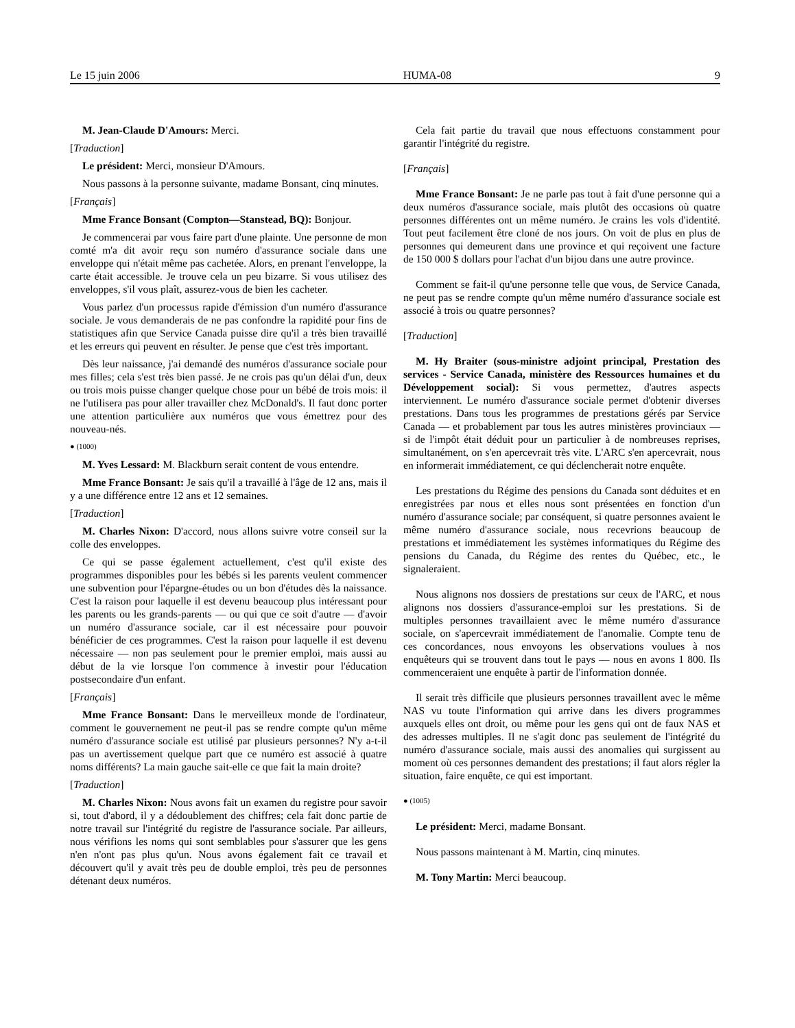Le 15 juin 2006 HUMA-08 9
M. Jean-Claude D'Amours: Merci.
[Traduction]
Le président: Merci, monsieur D'Amours.
Nous passons à la personne suivante, madame Bonsant, cinq minutes.
[Français]
Mme France Bonsant (Compton—Stanstead, BQ): Bonjour.
Je commencerai par vous faire part d'une plainte. Une personne de mon comté m'a dit avoir reçu son numéro d'assurance sociale dans une enveloppe qui n'était même pas cachetée. Alors, en prenant l'enveloppe, la carte était accessible. Je trouve cela un peu bizarre. Si vous utilisez des enveloppes, s'il vous plaît, assurez-vous de bien les cacheter.
Vous parlez d'un processus rapide d'émission d'un numéro d'assurance sociale. Je vous demanderais de ne pas confondre la rapidité pour fins de statistiques afin que Service Canada puisse dire qu'il a très bien travaillé et les erreurs qui peuvent en résulter. Je pense que c'est très important.
Dès leur naissance, j'ai demandé des numéros d'assurance sociale pour mes filles; cela s'est très bien passé. Je ne crois pas qu'un délai d'un, deux ou trois mois puisse changer quelque chose pour un bébé de trois mois: il ne l'utilisera pas pour aller travailler chez McDonald's. Il faut donc porter une attention particulière aux numéros que vous émettrez pour des nouveau-nés.
● (1000)
M. Yves Lessard: M. Blackburn serait content de vous entendre.
Mme France Bonsant: Je sais qu'il a travaillé à l'âge de 12 ans, mais il y a une différence entre 12 ans et 12 semaines.
[Traduction]
M. Charles Nixon: D'accord, nous allons suivre votre conseil sur la colle des enveloppes.
Ce qui se passe également actuellement, c'est qu'il existe des programmes disponibles pour les bébés si les parents veulent commencer une subvention pour l'épargne-études ou un bon d'études dès la naissance. C'est la raison pour laquelle il est devenu beaucoup plus intéressant pour les parents ou les grands-parents — ou qui que ce soit d'autre — d'avoir un numéro d'assurance sociale, car il est nécessaire pour pouvoir bénéficier de ces programmes. C'est la raison pour laquelle il est devenu nécessaire — non pas seulement pour le premier emploi, mais aussi au début de la vie lorsque l'on commence à investir pour l'éducation postsecondaire d'un enfant.
[Français]
Mme France Bonsant: Dans le merveilleux monde de l'ordinateur, comment le gouvernement ne peut-il pas se rendre compte qu'un même numéro d'assurance sociale est utilisé par plusieurs personnes? N'y a-t-il pas un avertissement quelque part que ce numéro est associé à quatre noms différents? La main gauche sait-elle ce que fait la main droite?
[Traduction]
M. Charles Nixon: Nous avons fait un examen du registre pour savoir si, tout d'abord, il y a dédoublement des chiffres; cela fait donc partie de notre travail sur l'intégrité du registre de l'assurance sociale. Par ailleurs, nous vérifions les noms qui sont semblables pour s'assurer que les gens n'en n'ont pas plus qu'un. Nous avons également fait ce travail et découvert qu'il y avait très peu de double emploi, très peu de personnes détenant deux numéros.
Cela fait partie du travail que nous effectuons constamment pour garantir l'intégrité du registre.
[Français]
Mme France Bonsant: Je ne parle pas tout à fait d'une personne qui a deux numéros d'assurance sociale, mais plutôt des occasions où quatre personnes différentes ont un même numéro. Je crains les vols d'identité. Tout peut facilement être cloné de nos jours. On voit de plus en plus de personnes qui demeurent dans une province et qui reçoivent une facture de 150 000 $ dollars pour l'achat d'un bijou dans une autre province.
Comment se fait-il qu'une personne telle que vous, de Service Canada, ne peut pas se rendre compte qu'un même numéro d'assurance sociale est associé à trois ou quatre personnes?
[Traduction]
M. Hy Braiter (sous-ministre adjoint principal, Prestation des services - Service Canada, ministère des Ressources humaines et du Développement social): Si vous permettez, d'autres aspects interviennent. Le numéro d'assurance sociale permet d'obtenir diverses prestations. Dans tous les programmes de prestations gérés par Service Canada — et probablement par tous les autres ministères provinciaux — si de l'impôt était déduit pour un particulier à de nombreuses reprises, simultanément, on s'en apercevrait très vite. L'ARC s'en apercevrait, nous en informerait immédiatement, ce qui déclencherait notre enquête.
Les prestations du Régime des pensions du Canada sont déduites et en enregistrées par nous et elles nous sont présentées en fonction d'un numéro d'assurance sociale; par conséquent, si quatre personnes avaient le même numéro d'assurance sociale, nous recevrions beaucoup de prestations et immédiatement les systèmes informatiques du Régime des pensions du Canada, du Régime des rentes du Québec, etc., le signaleraient.
Nous alignons nos dossiers de prestations sur ceux de l'ARC, et nous alignons nos dossiers d'assurance-emploi sur les prestations. Si de multiples personnes travaillaient avec le même numéro d'assurance sociale, on s'apercevrait immédiatement de l'anomalie. Compte tenu de ces concordances, nous envoyons les observations voulues à nos enquêteurs qui se trouvent dans tout le pays — nous en avons 1 800. Ils commenceraient une enquête à partir de l'information donnée.
Il serait très difficile que plusieurs personnes travaillent avec le même NAS vu toute l'information qui arrive dans les divers programmes auxquels elles ont droit, ou même pour les gens qui ont de faux NAS et des adresses multiples. Il ne s'agit donc pas seulement de l'intégrité du numéro d'assurance sociale, mais aussi des anomalies qui surgissent au moment où ces personnes demandent des prestations; il faut alors régler la situation, faire enquête, ce qui est important.
● (1005)
Le président: Merci, madame Bonsant.
Nous passons maintenant à M. Martin, cinq minutes.
M. Tony Martin: Merci beaucoup.